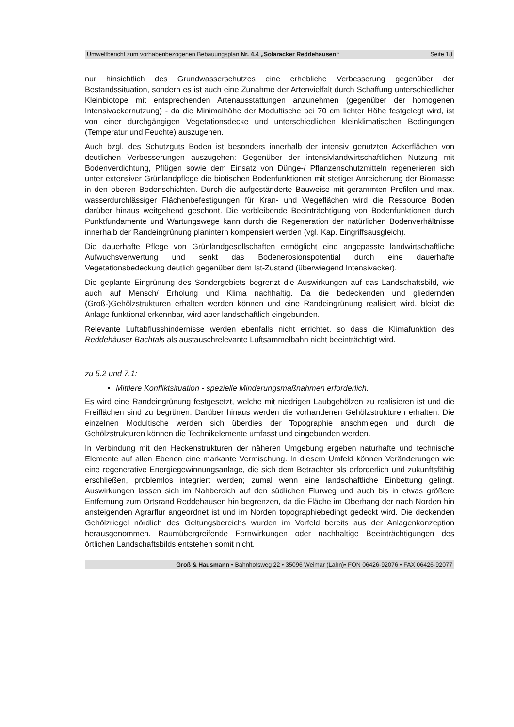Umweltbericht zum vorhabenbezogenen Bebauungsplan Nr. 4.4 „Solaracker Reddehausen“Seite 18
nur hinsichtlich des Grundwasserschutzes eine erhebliche Verbesserung gegenüber der Bestandssituation, sondern es ist auch eine Zunahme der Artenvielfalt durch Schaffung unterschiedlicher Kleinbiotope mit entsprechenden Artenausstattungen anzunehmen (gegenüber der homogenen Intensivackernutzung) - da die Minimalhöhe der Modultische bei 70 cm lichter Höhe festgelegt wird, ist von einer durchgängigen Vegetationsdecke und unterschiedlichen kleinklimatischen Bedingungen (Temperatur und Feuchte) auszugehen.
Auch bzgl. des Schutzguts Boden ist besonders innerhalb der intensiv genutzten Ackerflächen von deutlichen Verbesserungen auszugehen: Gegenüber der intensivlandwirtschaftlichen Nutzung mit Bodenverdichtung, Pflügen sowie dem Einsatz von Dünge-/ Pflanzenschutzmitteln regenerieren sich unter extensiver Grünlandpflege die biotischen Bodenfunktionen mit stetiger Anreicherung der Biomasse in den oberen Bodenschichten. Durch die aufgeständerte Bauweise mit gerammten Profilen und max. wasserdurchlässiger Flächenbefestigungen für Kran- und Wegeflächen wird die Ressource Boden darüber hinaus weitgehend geschont. Die verbleibende Beeinträchtigung von Bodenfunktionen durch Punktfundamente und Wartungswege kann durch die Regeneration der natürlichen Bodenverhältnisse innerhalb der Randeingrünung planintern kompensiert werden (vgl. Kap. Eingriffsausgleich).
Die dauerhafte Pflege von Grünlandgesellschaften ermöglicht eine angepasste landwirtschaftliche Aufwuchsverwertung und senkt das Bodenerosionspotential durch eine dauerhafte Vegetationsbedeckung deutlich gegenüber dem Ist-Zustand (überwiegend Intensivacker).
Die geplante Eingrünung des Sondergebiets begrenzt die Auswirkungen auf das Landschaftsbild, wie auch auf Mensch/ Erholung und Klima nachhaltig. Da die bedeckenden und gliedernden (Groß-)Gehölzstrukturen erhalten werden können und eine Randeingrünung realisiert wird, bleibt die Anlage funktional erkennbar, wird aber landschaftlich eingebunden.
Relevante Luftabflusshindernisse werden ebenfalls nicht errichtet, so dass die Klimafunktion des Reddehäuser Bachtals als austauschrelevante Luftsammelbahn nicht beeinträchtigt wird.
zu 5.2 und 7.1:
Mittlere Konfliktsituation - spezielle Minderungsmaßnahmen erforderlich.
Es wird eine Randeingrünung festgesetzt, welche mit niedrigen Laubgehölzen zu realisieren ist und die Freiflächen sind zu begrünen. Darüber hinaus werden die vorhandenen Gehölzstrukturen erhalten. Die einzelnen Modultische werden sich überdies der Topographie anschmiegen und durch die Gehölzstrukturen können die Technikelemente umfasst und eingebunden werden.
In Verbindung mit den Heckenstrukturen der näheren Umgebung ergeben naturhafte und technische Elemente auf allen Ebenen eine markante Vermischung. In diesem Umfeld können Veränderungen wie eine regenerative Energiegewinnungsanlage, die sich dem Betrachter als erforderlich und zukunftsfähig erschließen, problemlos integriert werden; zumal wenn eine landschaftliche Einbettung gelingt. Auswirkungen lassen sich im Nahbereich auf den südlichen Flurweg und auch bis in etwas größere Entfernung zum Ortsrand Reddehausen hin begrenzen, da die Fläche im Oberhang der nach Norden hin ansteigenden Agrarflur angeordnet ist und im Norden topographiebedingt gedeckt wird. Die deckenden Gehölzriegel nördlich des Geltungsbereichs wurden im Vorfeld bereits aus der Anlagenkonzeption herausgenommen. Raumübergreifende Fernwirkungen oder nachhaltige Beeinträchtigungen des örtlichen Landschaftsbilds entstehen somit nicht.
Groß & Hausmann • Bahnhofsweg 22 • 35096 Weimar (Lahn)• FON 06426-92076 • FAX 06426-92077